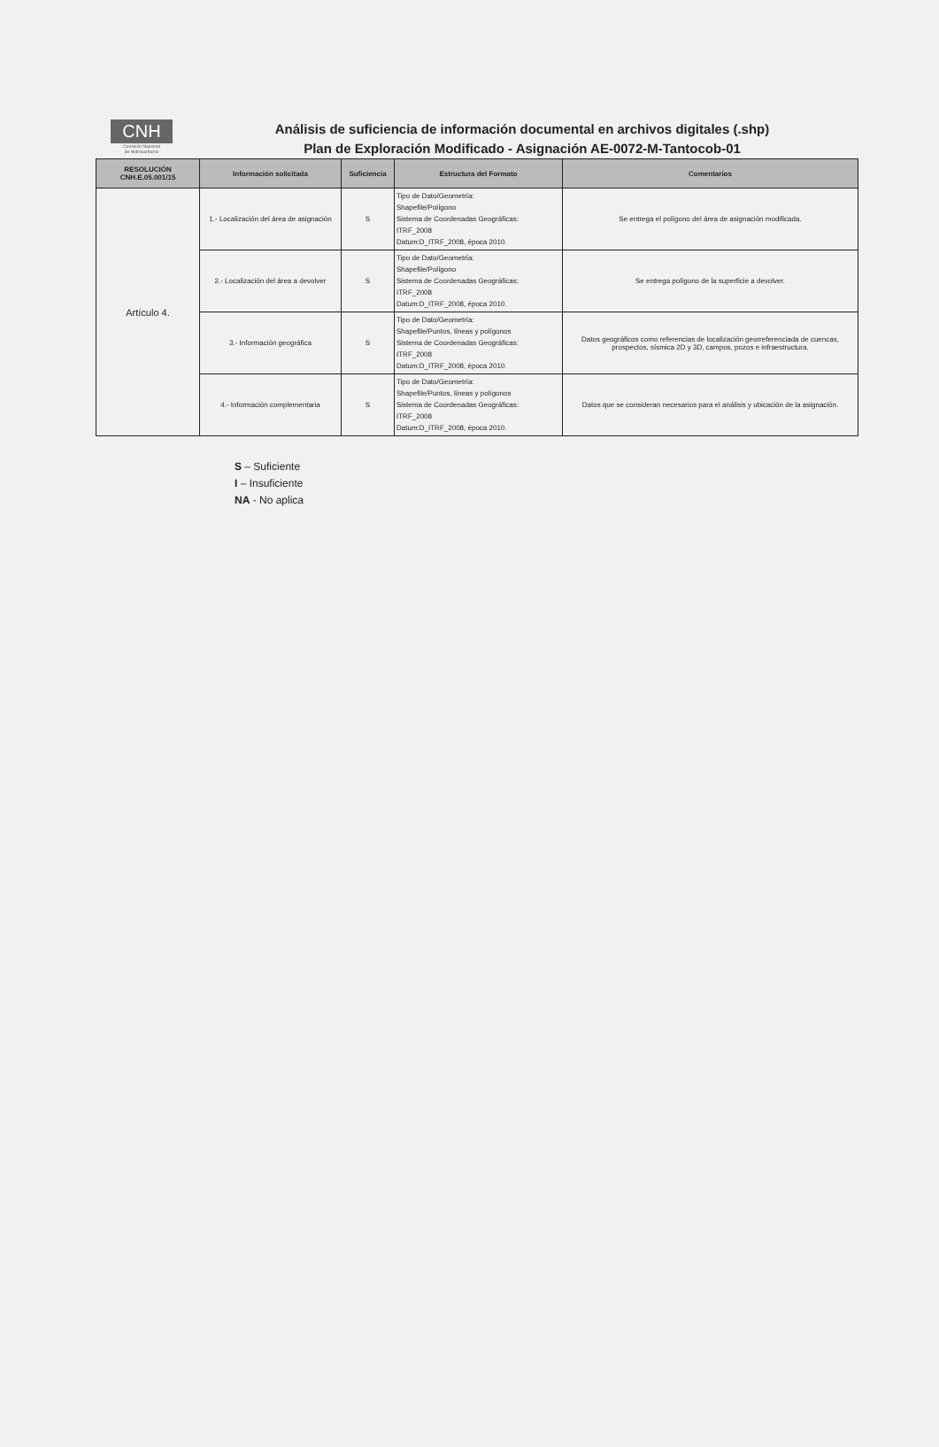CNH
Comisión Nacional
de Hidrocarburos
Análisis de suficiencia de información documental en archivos digitales (.shp)
Plan de Exploración Modificado - Asignación AE-0072-M-Tantocob-01
| RESOLUCIÓN CNH.E.05.001/15 | Información solicitada | Suficiencia | Estructura del Formato | Comentarios |
| --- | --- | --- | --- | --- |
| Artículo 4. | 1.- Localización del área de asignación | S | Tipo de Dato/Geometría: Shapefile/Polígono Sistema de Coordenadas Geográficas: ITRF_2008 Datum:D_ITRF_2008, época 2010. | Se entrega el polígono del área de asignación modificada. |
| | 2.- Localización del área a devolver | S | Tipo de Dato/Geometría: Shapefile/Polígono Sistema de Coordenadas Geográficas: ITRF_2008 Datum:D_ITRF_2008, época 2010. | Se entrega polígono de la superficie a devolver. |
| | 3.- Información geográfica | S | Tipo de Dato/Geometría: Shapefile/Puntos, líneas y polígonos Sistema de Coordenadas Geográficas: ITRF_2008 Datum:D_ITRF_2008, época 2010. | Datos geográficos como referencias de localización georreferenciada de cuencas, prospectos, sísmica 2D y 3D, campos, pozos e infraestructura. |
| | 4.- Información complementaria | S | Tipo de Dato/Geometría: Shapefile/Puntos, líneas y polígonos Sistema de Coordenadas Geográficas: ITRF_2008 Datum:D_ITRF_2008, época 2010. | Datos que se consideran necesarios para el análisis y ubicación de la asignación. |
S – Suficiente
I – Insuficiente
NA - No aplica